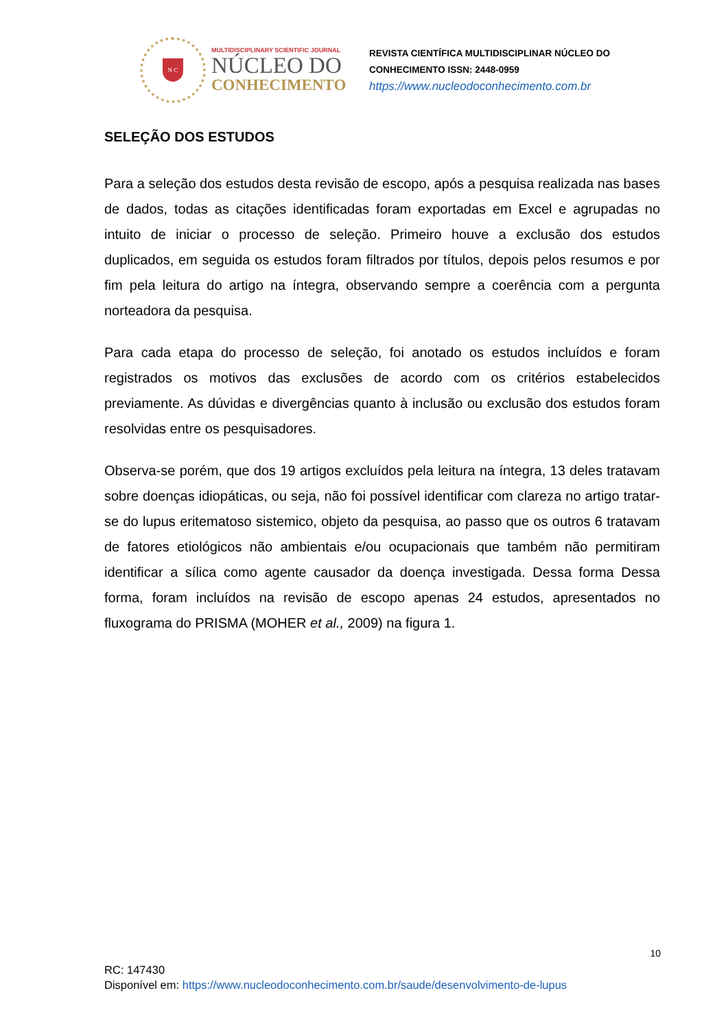N C
MULTIDISCIPLINARY SCIENTIFIC JOURNAL
NÚCLEO DO
CONHECIMENTO
REVISTA CIENTÍFICA MULTIDISCIPLINAR NÚCLEO DO
CONHECIMENTO ISSN: 2448-0959
https://www.nucleodoconhecimento.com.br
SELEÇÃO DOS ESTUDOS
Para a seleção dos estudos desta revisão de escopo, após a pesquisa realizada nas bases de dados, todas as citações identificadas foram exportadas em Excel e agrupadas no intuito de iniciar o processo de seleção. Primeiro houve a exclusão dos estudos duplicados, em seguida os estudos foram filtrados por títulos, depois pelos resumos e por fim pela leitura do artigo na íntegra, observando sempre a coerência com a pergunta norteadora da pesquisa.
Para cada etapa do processo de seleção, foi anotado os estudos incluídos e foram registrados os motivos das exclusões de acordo com os critérios estabelecidos previamente. As dúvidas e divergências quanto à inclusão ou exclusão dos estudos foram resolvidas entre os pesquisadores.
Observa-se porém, que dos 19 artigos excluídos pela leitura na íntegra, 13 deles tratavam sobre doenças idiopáticas, ou seja, não foi possível identificar com clareza no artigo tratar-se do lupus eritematoso sistemico, objeto da pesquisa, ao passo que os outros 6 tratavam de fatores etiológicos não ambientais e/ou ocupacionais que também não permitiram identificar a sílica como agente causador da doença investigada. Dessa forma Dessa forma, foram incluídos na revisão de escopo apenas 24 estudos, apresentados no fluxograma do PRISMA (MOHER et al., 2009) na figura 1.
10
RC: 147430
Disponível em: https://www.nucleodoconhecimento.com.br/saude/desenvolvimento-de-lupus